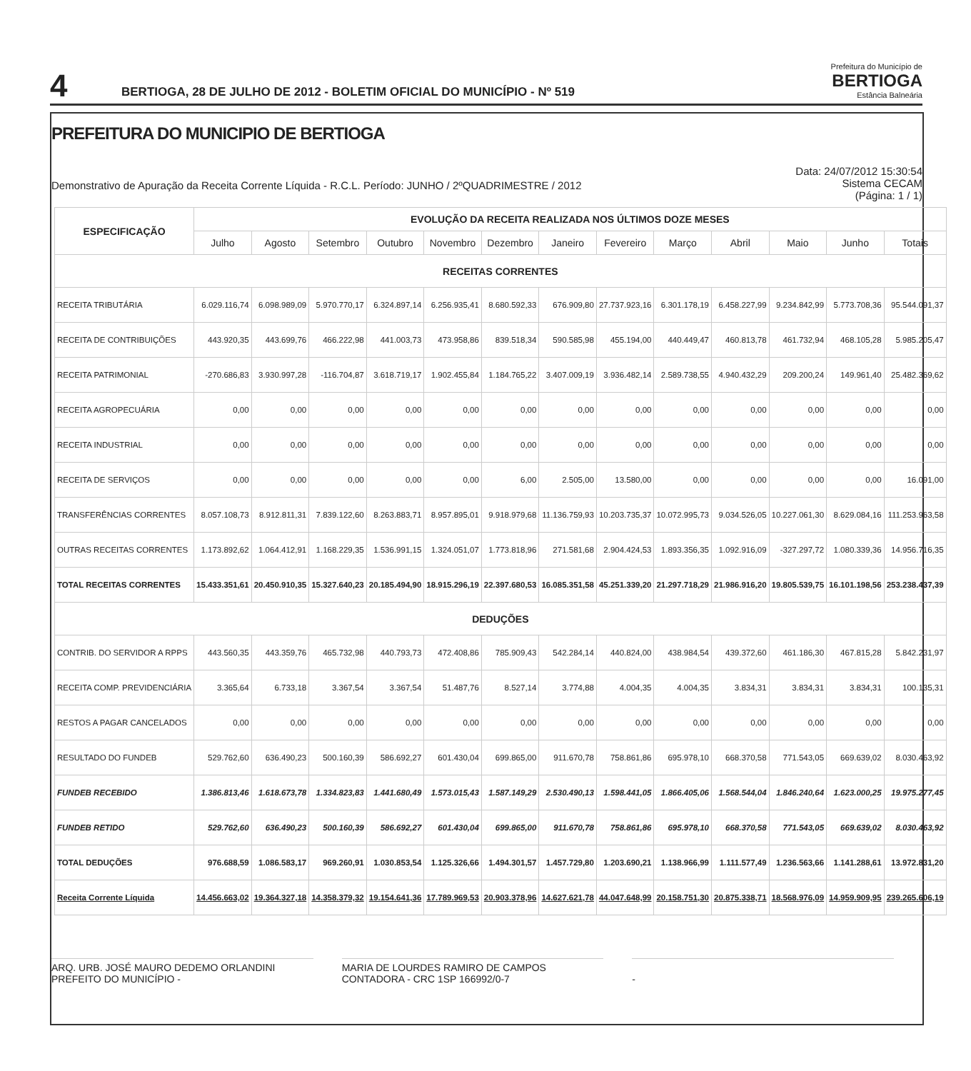4
BERTIOGA, 28 DE JULHO DE 2012 - BOLETIM OFICIAL DO MUNICÍPIO - Nº 519
Prefeitura do Município de
BERTIOGA
Estância Balneária
PREFEITURA DO MUNICIPIO DE BERTIOGA
Demonstrativo de Apuração da Receita Corrente Líquida - R.C.L. Período: JUNHO / 2ºQUADRIMESTRE / 2012
Data: 24/07/2012 15:30:54
Sistema CECAM
(Página: 1 / 1)
| ESPECIFICAÇÃO | EVOLUÇÃO DA RECEITA REALIZADA NOS ÚLTIMOS DOZE MESES | | | | | | | | | | | | |
| --- | --- | --- | --- | --- | --- | --- | --- | --- | --- | --- | --- | --- | --- |
| | Julho | Agosto | Setembro | Outubro | Novembro | Dezembro | Janeiro | Fevereiro | Março | Abril | Maio | Junho | Totais |
| RECEITAS CORRENTES | | | | | | | | | | | | | |
| RECEITA TRIBUTÁRIA | 6.029.116,74 | 6.098.989,09 | 5.970.770,17 | 6.324.897,14 | 6.256.935,41 | 8.680.592,33 | 676.909,80 | 27.737.923,16 | 6.301.178,19 | 6.458.227,99 | 9.234.842,99 | 5.773.708,36 | 95.544.091,37 |
| RECEITA DE CONTRIBUIÇÕES | 443.920,35 | 443.699,76 | 466.222,98 | 441.003,73 | 473.958,86 | 839.518,34 | 590.585,98 | 455.194,00 | 440.449,47 | 460.813,78 | 461.732,94 | 468.105,28 | 5.985.205,47 |
| RECEITA PATRIMONIAL | -270.686,83 | 3.930.997,28 | -116.704,87 | 3.618.719,17 | 1.902.455,84 | 1.184.765,22 | 3.407.009,19 | 3.936.482,14 | 2.589.738,55 | 4.940.432,29 | 209.200,24 | 149.961,40 | 25.482.369,62 |
| RECEITA AGROPECUÁRIA | 0,00 | 0,00 | 0,00 | 0,00 | 0,00 | 0,00 | 0,00 | 0,00 | 0,00 | 0,00 | 0,00 | 0,00 | 0,00 |
| RECEITA INDUSTRIAL | 0,00 | 0,00 | 0,00 | 0,00 | 0,00 | 0,00 | 0,00 | 0,00 | 0,00 | 0,00 | 0,00 | 0,00 | 0,00 |
| RECEITA DE SERVIÇOS | 0,00 | 0,00 | 0,00 | 0,00 | 0,00 | 6,00 | 2.505,00 | 13.580,00 | 0,00 | 0,00 | 0,00 | 0,00 | 16.091,00 |
| TRANSFERÊNCIAS CORRENTES | 8.057.108,73 | 8.912.811,31 | 7.839.122,60 | 8.263.883,71 | 8.957.895,01 | 9.918.979,68 | 11.136.759,93 | 10.203.735,37 | 10.072.995,73 | 9.034.526,05 | 10.227.061,30 | 8.629.084,16 | 111.253.963,58 |
| OUTRAS RECEITAS CORRENTES | 1.173.892,62 | 1.064.412,91 | 1.168.229,35 | 1.536.991,15 | 1.324.051,07 | 1.773.818,96 | 271.581,68 | 2.904.424,53 | 1.893.356,35 | 1.092.916,09 | -327.297,72 | 1.080.339,36 | 14.956.716,35 |
| TOTAL RECEITAS CORRENTES | 15.433.351,61 | 20.450.910,35 | 15.327.640,23 | 20.185.494,90 | 18.915.296,19 | 22.397.680,53 | 16.085.351,58 | 45.251.339,20 | 21.297.718,29 | 21.986.916,20 | 19.805.539,75 | 16.101.198,56 | 253.238.437,39 |
| DEDUÇÕES | | | | | | | | | | | | | |
| CONTRIB. DO SERVIDOR A RPPS | 443.560,35 | 443.359,76 | 465.732,98 | 440.793,73 | 472.408,86 | 785.909,43 | 542.284,14 | 440.824,00 | 438.984,54 | 439.372,60 | 461.186,30 | 467.815,28 | 5.842.231,97 |
| RECEITA COMP. PREVIDENCIÁRIA | 3.365,64 | 6.733,18 | 3.367,54 | 3.367,54 | 51.487,76 | 8.527,14 | 3.774,88 | 4.004,35 | 4.004,35 | 3.834,31 | 3.834,31 | 3.834,31 | 100.135,31 |
| RESTOS A PAGAR CANCELADOS | 0,00 | 0,00 | 0,00 | 0,00 | 0,00 | 0,00 | 0,00 | 0,00 | 0,00 | 0,00 | 0,00 | 0,00 | 0,00 |
| RESULTADO DO FUNDEB | 529.762,60 | 636.490,23 | 500.160,39 | 586.692,27 | 601.430,04 | 699.865,00 | 911.670,78 | 758.861,86 | 695.978,10 | 668.370,58 | 771.543,05 | 669.639,02 | 8.030.463,92 |
| FUNDEB RECEBIDO | 1.386.813,46 | 1.618.673,78 | 1.334.823,83 | 1.441.680,49 | 1.573.015,43 | 1.587.149,29 | 2.530.490,13 | 1.598.441,05 | 1.866.405,06 | 1.568.544,04 | 1.846.240,64 | 1.623.000,25 | 19.975.277,45 |
| FUNDEB RETIDO | 529.762,60 | 636.490,23 | 500.160,39 | 586.692,27 | 601.430,04 | 699.865,00 | 911.670,78 | 758.861,86 | 695.978,10 | 668.370,58 | 771.543,05 | 669.639,02 | 8.030.463,92 |
| TOTAL DEDUÇÕES | 976.688,59 | 1.086.583,17 | 969.260,91 | 1.030.853,54 | 1.125.326,66 | 1.494.301,57 | 1.457.729,80 | 1.203.690,21 | 1.138.966,99 | 1.111.577,49 | 1.236.563,66 | 1.141.288,61 | 13.972.831,20 |
| Receita Corrente Líquida | 14.456.663,02 | 19.364.327,18 | 14.358.379,32 | 19.154.641,36 | 17.789.969,53 | 20.903.378,96 | 14.627.621,78 | 44.047.648,99 | 20.158.751,30 | 20.875.338,71 | 18.568.976,09 | 14.959.909,95 | 239.265.606,19 |
ARQ. URB. JOSÉ MAURO DEDEMO ORLANDINI
PREFEITO DO MUNICÍPIO -
MARIA DE LOURDES RAMIRO DE CAMPOS
CONTADORA - CRC 1SP 166992/0-7
-